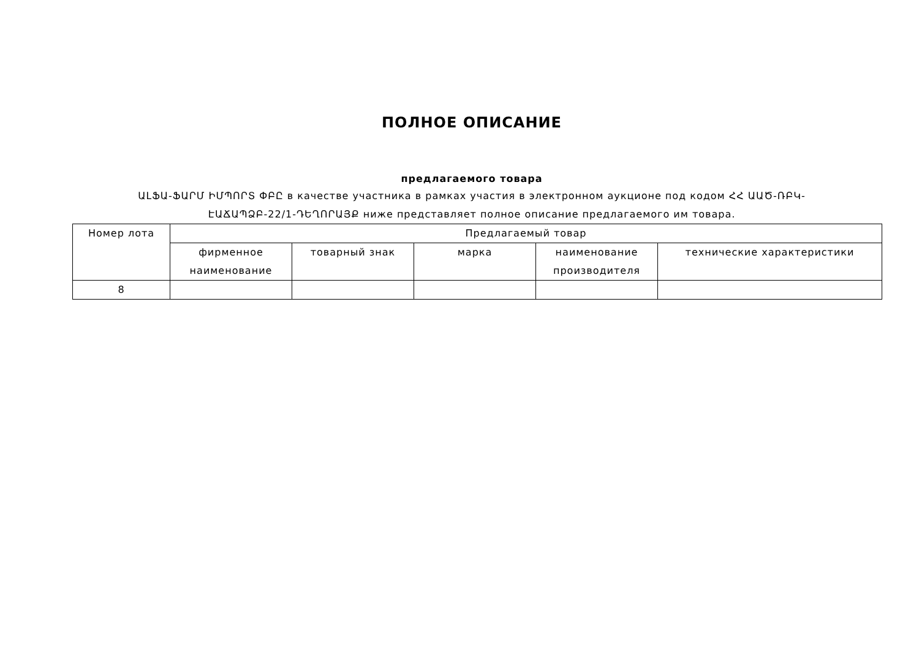ПОЛНОЕ ОПИСАНИЕ
предлагаемого товара
ԱԼՖԱ-ՖԱՐՄ ԻՄՊՈՐՏ ՓԲԸ в качестве участника в рамках участия в электронном аукционе под кодом ՀՀ ԱԱԾ-ՌԲԿ-ԷԱՃԱՊՁԲ-22/1-ԴԵՂՈՐԱՅՔ ниже представляет полное описание предлагаемого им товара.
| Номер лота | Предлагаемый товар | | | | |
| --- | --- | --- | --- | --- | --- |
| | фирменное наименование | товарный знак | марка | наименование производителя | технические характеристики |
| 8 | | | | | |